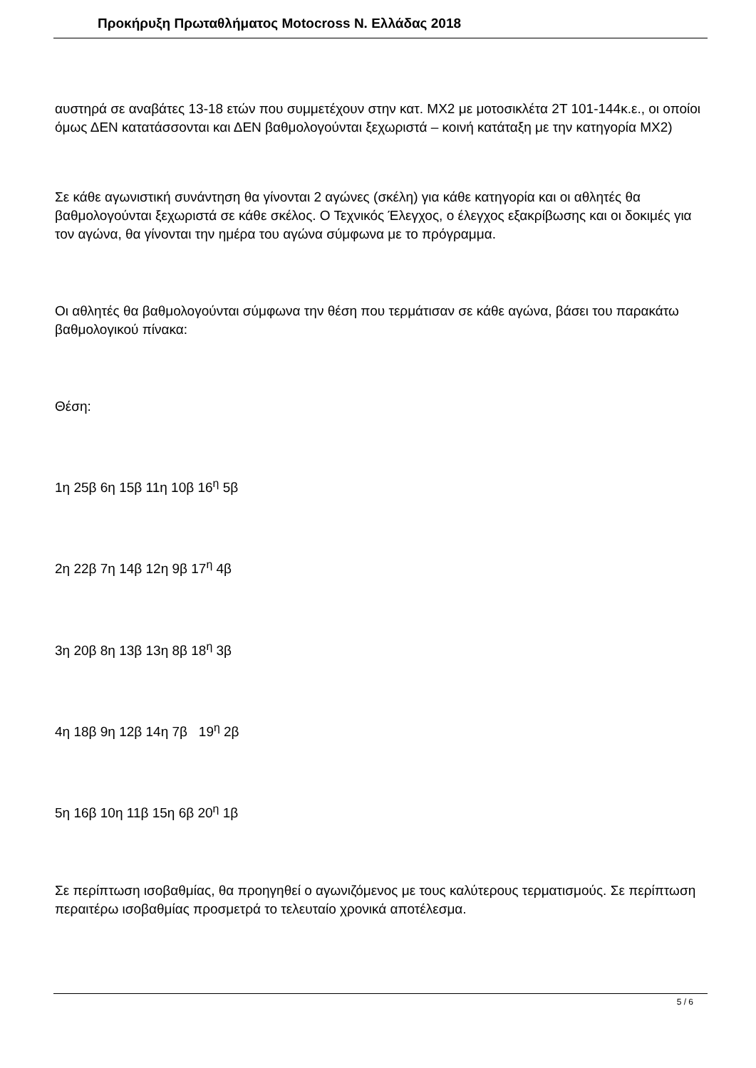Προκήρυξη Πρωταθλήματος Motocross Ν. Ελλάδας 2018
αυστηρά σε αναβάτες 13-18 ετών που συμμετέχουν στην κατ. MX2 με μοτοσικλέτα 2Τ 101-144κ.ε., οι οποίοι όμως ΔΕΝ κατατάσσονται και ΔΕΝ βαθμολογούνται ξεχωριστά – κοινή κατάταξη με την κατηγορία MX2)
Σε κάθε αγωνιστική συνάντηση θα γίνονται 2 αγώνες (σκέλη) για κάθε κατηγορία και οι αθλητές θα βαθμολογούνται ξεχωριστά σε κάθε σκέλος. Ο Τεχνικός Έλεγχος, ο έλεγχος εξακρίβωσης και οι δοκιμές για τον αγώνα, θα γίνονται την ημέρα του αγώνα σύμφωνα με το πρόγραμμα.
Οι αθλητές θα βαθμολογούνται σύμφωνα την θέση που τερμάτισαν σε κάθε αγώνα, βάσει του παρακάτω βαθμολογικού πίνακα:
Θέση:
1η 25β 6η 15β 11η 10β 16<sup>η</sup> 5β
2η 22β 7η 14β 12η 9β 17<sup>η</sup> 4β
3η 20β 8η 13β 13η 8β 18<sup>η</sup> 3β
4η 18β 9η 12β 14η 7β 19<sup>η</sup> 2β
5η 16β 10η 11β 15η 6β 20<sup>η</sup> 1β
Σε περίπτωση ισοβαθμίας, θα προηγηθεί ο αγωνιζόμενος με τους καλύτερους τερματισμούς. Σε περίπτωση περαιτέρω ισοβαθμίας προσμετρά το τελευταίο χρονικά αποτέλεσμα.
5 / 6